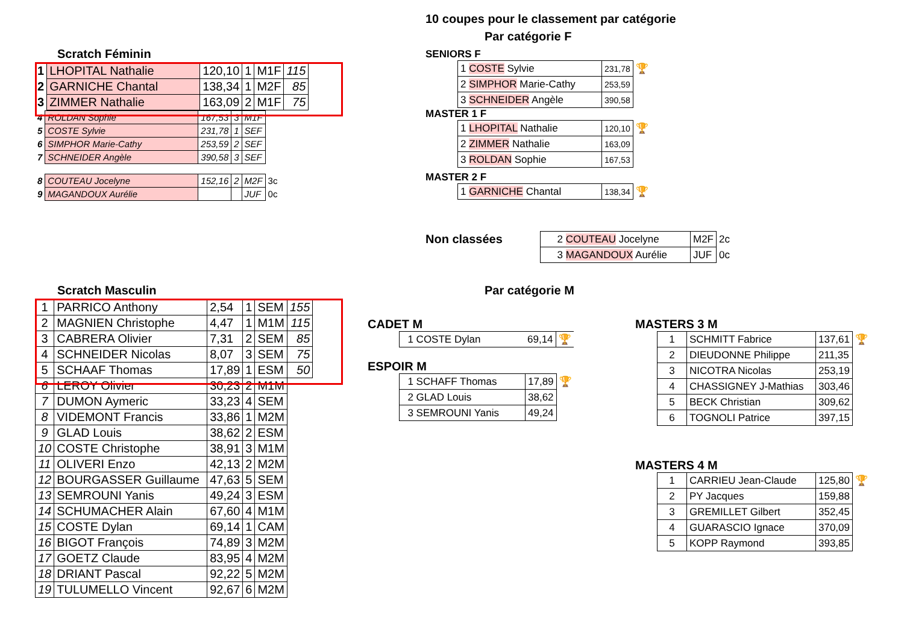Scratch Féminin
| 1 | LHOPITAL Nathalie | 120,10 | 1 | M1F | 115 |
| 2 | GARNICHE Chantal | 138,34 | 1 | M2F | 85 |
| 3 | ZIMMER Nathalie | 163,09 | 2 | M1F | 75 |
| 4 | ROLDAN Sophie | 167,53 | 3 | M1F | |
| 5 | COSTE Sylvie | 231,78 | 1 | SEF | |
| 6 | SIMPHOR Marie-Cathy | 253,59 | 2 | SEF | |
| 7 | SCHNEIDER Angèle | 390,58 | 3 | SEF | |
| 8 | COUTEAU Jocelyne | 152,16 | 2 | M2F | 3c |
| 9 | MAGANDOUX Aurélie | | | JUF | 0c |
10 coupes pour le classement par catégorie
Par catégorie F
SENIORS F
| 1 COSTE Sylvie | 231,78 | 🏆 |
| 2 SIMPHOR Marie-Cathy | 253,59 | |
| 3 SCHNEIDER Angèle | 390,58 | |
MASTER 1 F
| 1 LHOPITAL Nathalie | 120,10 | 🏆 |
| 2 ZIMMER Nathalie | 163,09 | |
| 3 ROLDAN Sophie | 167,53 | |
MASTER 2 F
| 1 GARNICHE Chantal | 138,34 | 🏆 |
Non classées
| 2 COUTEAU Jocelyne | M2F | 2c |
| 3 MAGANDOUX Aurélie | JUF | 0c |
Scratch Masculin Par catégorie M
| 1 | PARRICO Anthony | 2,54 | 1 | SEM | 155 |
| 2 | MAGNIEN Christophe | 4,47 | 1 | M1M | 115 |
| 3 | CABRERA Olivier | 7,31 | 2 | SEM | 85 |
| 4 | SCHNEIDER Nicolas | 8,07 | 3 | SEM | 75 |
| 5 | SCHAAF Thomas | 17,89 | 1 | ESM | 50 |
| 6 | LEROY Olivier | 30,23 | 2 | M1M | |
| 7 | DUMON Aymeric | 33,23 | 4 | SEM | |
| 8 | VIDEMONT Francis | 33,86 | 1 | M2M | |
| 9 | GLAD Louis | 38,62 | 2 | ESM | |
| 10 | COSTE Christophe | 38,91 | 3 | M1M | |
| 11 | OLIVERI Enzo | 42,13 | 2 | M2M | |
| 12 | BOURGASSER Guillaume | 47,63 | 5 | SEM | |
| 13 | SEMROUNI Yanis | 49,24 | 3 | ESM | |
| 14 | SCHUMACHER Alain | 67,60 | 4 | M1M | |
| 15 | COSTE Dylan | 69,14 | 1 | CAM | |
| 16 | BIGOT François | 74,89 | 3 | M2M | |
| 17 | GOETZ Claude | 83,95 | 4 | M2M | |
| 18 | DRIANT Pascal | 92,22 | 5 | M2M | |
| 19 | TULUMELLO Vincent | 92,67 | 6 | M2M | |
CADET M
| 1 COSTE Dylan | 69,14 | 🏆 |
ESPOIR M
| 1 SCHAFF Thomas | 17,89 | 🏆 |
| 2 GLAD Louis | 38,62 | |
| 3 SEMROUNI Yanis | 49,24 | |
MASTERS 3 M
| 1 | SCHMITT Fabrice | 137,61 | 🏆 |
| 2 | DIEUDONNE Philippe | 211,35 | |
| 3 | NICOTRA Nicolas | 253,19 | |
| 4 | CHASSIGNEY J-Mathias | 303,46 | |
| 5 | BECK Christian | 309,62 | |
| 6 | TOGNOLI Patrice | 397,15 | |
MASTERS 4 M
| 1 | CARRIEU Jean-Claude | 125,80 | 🏆 |
| 2 | PY Jacques | 159,88 | |
| 3 | GREMILLET Gilbert | 352,45 | |
| 4 | GUARASCIO Ignace | 370,09 | |
| 5 | KOPP Raymond | 393,85 | |